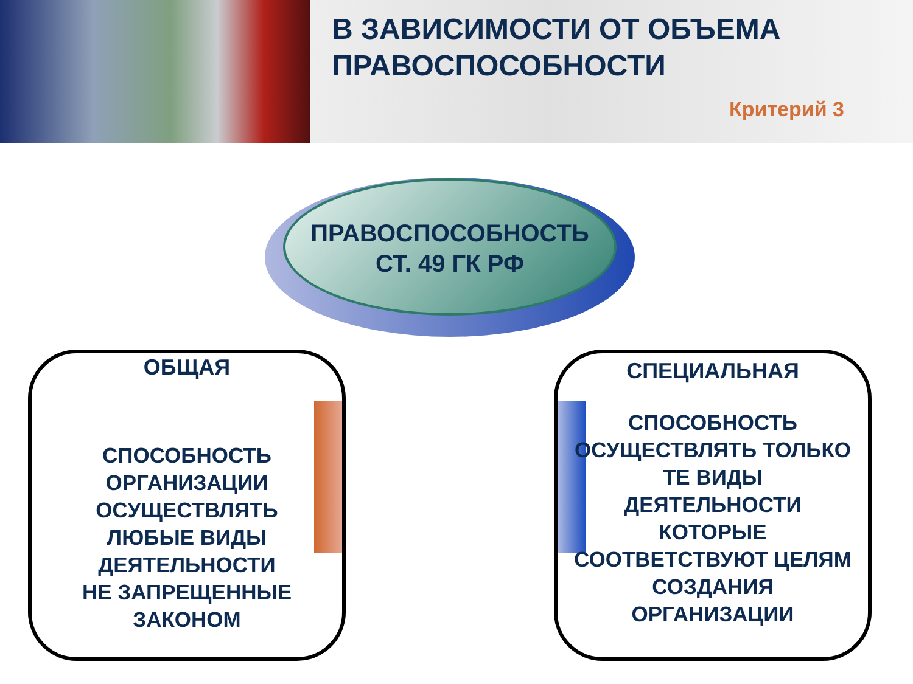В ЗАВИСИМОСТИ ОТ ОБЪЕМА
ПРАВОСПОСОБНОСТИ
Критерий 3
ПРАВОСПОСОБНОСТЬ
СТ. 49 ГК РФ
ОБЩАЯ
СПОСОБНОСТЬ
ОРГАНИЗАЦИИ
ОСУЩЕСТВЛЯТЬ
ЛЮБЫЕ ВИДЫ
ДЕЯТЕЛЬНОСТИ
НЕ ЗАПРЕЩЕННЫЕ
ЗАКОНОМ
СПЕЦИАЛЬНАЯ
СПОСОБНОСТЬ
ОСУЩЕСТВЛЯТЬ ТОЛЬКО
ТЕ ВИДЫ
ДЕЯТЕЛЬНОСТИ
КОТОРЫЕ
СООТВЕТСТВУЮТ ЦЕЛЯМ
СОЗДАНИЯ
ОРГАНИЗАЦИИ